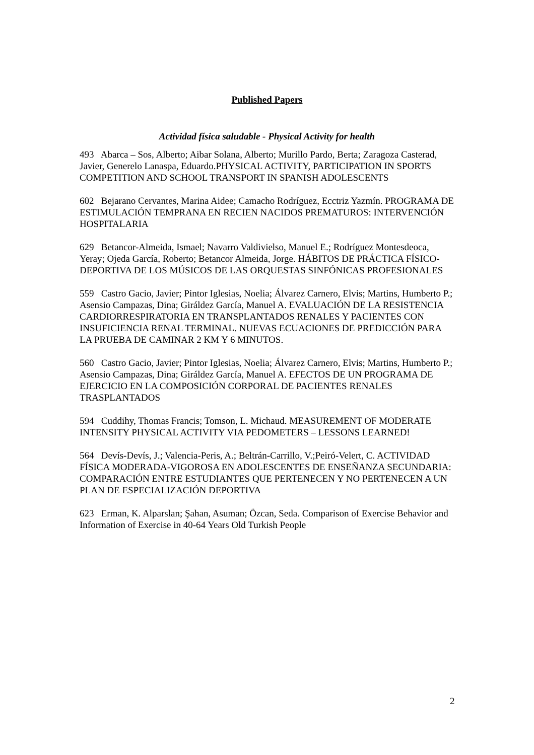Published Papers
Actividad física saludable - Physical Activity for health
493 Abarca – Sos, Alberto; Aibar Solana, Alberto; Murillo Pardo, Berta; Zaragoza Casterad, Javier, Generelo Lanaspa, Eduardo.PHYSICAL ACTIVITY, PARTICIPATION IN SPORTS COMPETITION AND SCHOOL TRANSPORT IN SPANISH ADOLESCENTS
602 Bejarano Cervantes, Marina Aidee; Camacho Rodríguez, Ecctriz Yazmín. PROGRAMA DE ESTIMULACIÓN TEMPRANA EN RECIEN NACIDOS PREMATUROS: INTERVENCIÓN HOSPITALARIA
629 Betancor-Almeida, Ismael; Navarro Valdivielso, Manuel E.; Rodríguez Montesdeoca, Yeray; Ojeda García, Roberto; Betancor Almeida, Jorge. HÁBITOS DE PRÁCTICA FÍSICO-DEPORTIVA DE LOS MÚSICOS DE LAS ORQUESTAS SINFÓNICAS PROFESIONALES
559 Castro Gacio, Javier; Pintor Iglesias, Noelia; Álvarez Carnero, Elvis; Martins, Humberto P.; Asensio Campazas, Dina; Giráldez García, Manuel A. EVALUACIÓN DE LA RESISTENCIA CARDIORRESPIRATORIA EN TRANSPLANTADOS RENALES Y PACIENTES CON INSUFICIENCIA RENAL TERMINAL. NUEVAS ECUACIONES DE PREDICCIÓN PARA LA PRUEBA DE CAMINAR 2 KM Y 6 MINUTOS.
560 Castro Gacio, Javier; Pintor Iglesias, Noelia; Álvarez Carnero, Elvis; Martins, Humberto P.; Asensio Campazas, Dina; Giráldez García, Manuel A. EFECTOS DE UN PROGRAMA DE EJERCICIO EN LA COMPOSICIÓN CORPORAL DE PACIENTES RENALES TRASPLANTADOS
594 Cuddihy, Thomas Francis; Tomson, L. Michaud. MEASUREMENT OF MODERATE INTENSITY PHYSICAL ACTIVITY VIA PEDOMETERS – LESSONS LEARNED!
564 Devís-Devís, J.; Valencia-Peris, A.; Beltrán-Carrillo, V.;Peiró-Velert, C. ACTIVIDAD FÍSICA MODERADA-VIGOROSA EN ADOLESCENTES DE ENSEÑANZA SECUNDARIA: COMPARACIÓN ENTRE ESTUDIANTES QUE PERTENECEN Y NO PERTENECEN A UN PLAN DE ESPECIALIZACIÓN DEPORTIVA
623 Erman, K. Alparslan; Şahan, Asuman; Özcan, Seda. Comparison of Exercise Behavior and Information of Exercise in 40-64 Years Old Turkish People
2